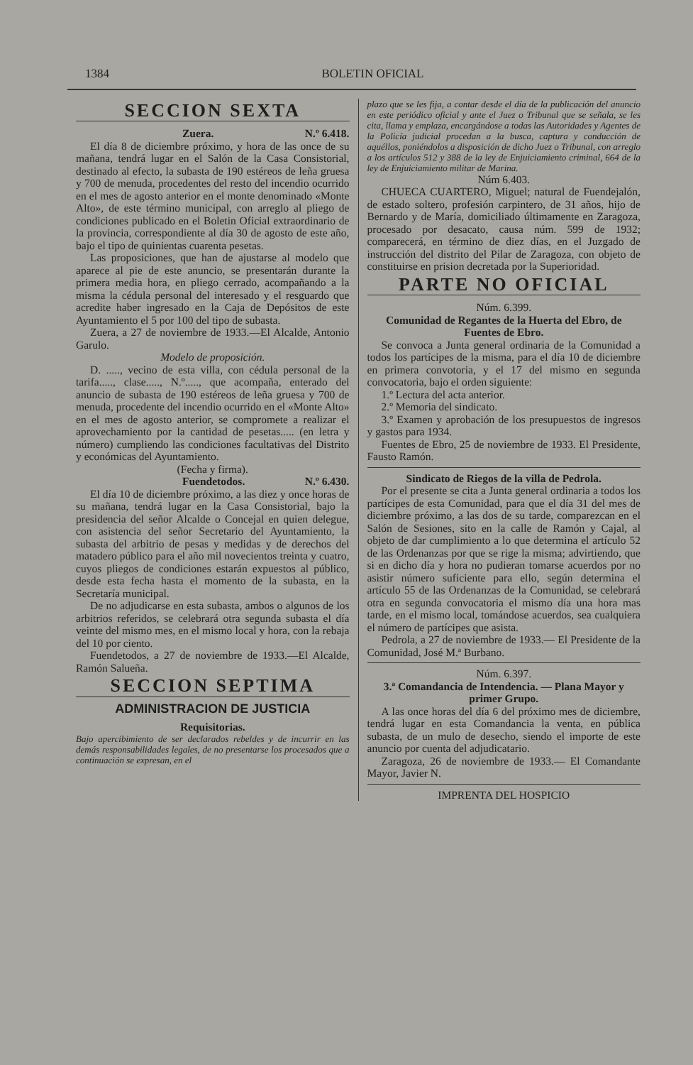1384 BOLETIN OFICIAL
SECCION SEXTA
Zuera. N.º 6.418.
El día 8 de diciembre próximo, y hora de las once de su mañana, tendrá lugar en el Salón de la Casa Consistorial, destinado al efecto, la subasta de 190 estéreos de leña gruesa y 700 de menuda, procedentes del resto del incendio ocurrido en el mes de agosto anterior en el monte denominado «Monte Alto», de este término municipal, con arreglo al pliego de condiciones publicado en el Boletin Oficial extraordinario de la provincia, correspondiente al día 30 de agosto de este año, bajo el tipo de quinientas cuarenta pesetas.
Las proposiciones, que han de ajustarse al modelo que aparece al pie de este anuncio, se presentarán durante la primera media hora, en pliego cerrado, acompañando a la misma la cédula personal del interesado y el resguardo que acredite haber ingresado en la Caja de Depósitos de este Ayuntamiento el 5 por 100 del tipo de subasta.
Zuera, a 27 de noviembre de 1933.—El Alcalde, Antonio Garulo.
Modelo de proposición.
D. ....., vecino de esta villa, con cédula personal de la tarifa....., clase....., N.º....., que acompaña, enterado del anuncio de subasta de 190 estéreos de leña gruesa y 700 de menuda, procedente del incendio ocurrido en el «Monte Alto» en el mes de agosto anterior, se compromete a realizar el aprovechamiento por la cantidad de pesetas..... (en letra y número) cumpliendo las condiciones facultativas del Distrito y económicas del Ayuntamiento.
(Fecha y firma).
Fuendetodos. N.º 6.430.
El día 10 de diciembre próximo, a las diez y once horas de su mañana, tendrá lugar en la Casa Consistorial, bajo la presidencia del señor Alcalde o Concejal en quien delegue, con asistencia del señor Secretario del Ayuntamiento, la subasta del arbitrio de pesas y medidas y de derechos del matadero público para el año mil novecientos treinta y cuatro, cuyos pliegos de condiciones estarán expuestos al público, desde esta fecha hasta el momento de la subasta, en la Secretaría municipal.
De no adjudicarse en esta subasta, ambos o algunos de los arbitrios referidos, se celebrará otra segunda subasta el día veinte del mismo mes, en el mismo local y hora, con la rebaja del 10 por ciento.
Fuendetodos, a 27 de noviembre de 1933.—El Alcalde, Ramón Salueña.
SECCION SEPTIMA
ADMINISTRACION DE JUSTICIA
Requisitorias.
Bajo apercibimiento de ser declarados rebeldes y de incurrir en las demás responsabilidades legales, de no presentarse los procesados que a continuación se expresan, en el
plazo que se les fija, a contar desde el día de la publicación del anuncio en este periódico oficial y ante el Juez o Tribunal que se señala, se les cita, llama y emplaza, encargándose a todas las Autoridades y Agentes de la Policía judicial procedan a la busca, captura y conducción de aquéllos, poniéndolos a disposición de dicho Juez o Tribunal, con arreglo a los artículos 512 y 388 de la ley de Enjuiciamiento criminal, 664 de la ley de Enjuiciamiento militar de Marina.
Núm 6.403.
CHUECA CUARTERO, Miguel; natural de Fuendejalón, de estado soltero, profesión carpintero, de 31 años, hijo de Bernardo y de María, domiciliado últimamente en Zaragoza, procesado por desacato, causa núm. 599 de 1932; comparecerá, en término de diez días, en el Juzgado de instrucción del distrito del Pilar de Zaragoza, con objeto de constituirse en prision decretada por la Superioridad.
PARTE NO OFICIAL
Núm. 6.399.
Comunidad de Regantes de la Huerta del Ebro, de Fuentes de Ebro.
Se convoca a Junta general ordinaria de la Comunidad a todos los partícipes de la misma, para el día 10 de diciembre en primera convotoria, y el 17 del mismo en segunda convocatoria, bajo el orden siguiente:
1.º Lectura del acta anterior.
2.º Memoria del sindicato.
3.º Examen y aprobación de los presupuestos de ingresos y gastos para 1934.
Fuentes de Ebro, 25 de noviembre de 1933. El Presidente, Fausto Ramón.
Sindicato de Riegos de la villa de Pedrola.
Por el presente se cita a Junta general ordinaria a todos los partícipes de esta Comunidad, para que el día 31 del mes de diciembre próximo, a las dos de su tarde, comparezcan en el Salón de Sesiones, sito en la calle de Ramón y Cajal, al objeto de dar cumplimiento a lo que determina el artículo 52 de las Ordenanzas por que se rige la misma; advirtiendo, que si en dicho día y hora no pudieran tomarse acuerdos por no asistir número suficiente para ello, según determina el artículo 55 de las Ordenanzas de la Comunidad, se celebrará otra en segunda convocatoria el mismo día una hora mas tarde, en el mismo local, tomándose acuerdos, sea cualquiera el número de partícipes que asista.
Pedrola, a 27 de noviembre de 1933.— El Presidente de la Comunidad, José M.ª Burbano.
Núm. 6.397.
3.ª Comandancia de Intendencia. — Plana Mayor y primer Grupo.
A las once horas del día 6 del próximo mes de diciembre, tendrá lugar en esta Comandancia la venta, en pública subasta, de un mulo de desecho, siendo el importe de este anuncio por cuenta del adjudicatario.
Zaragoza, 26 de noviembre de 1933.— El Comandante Mayor, Javier N.
IMPRENTA DEL HOSPICIO